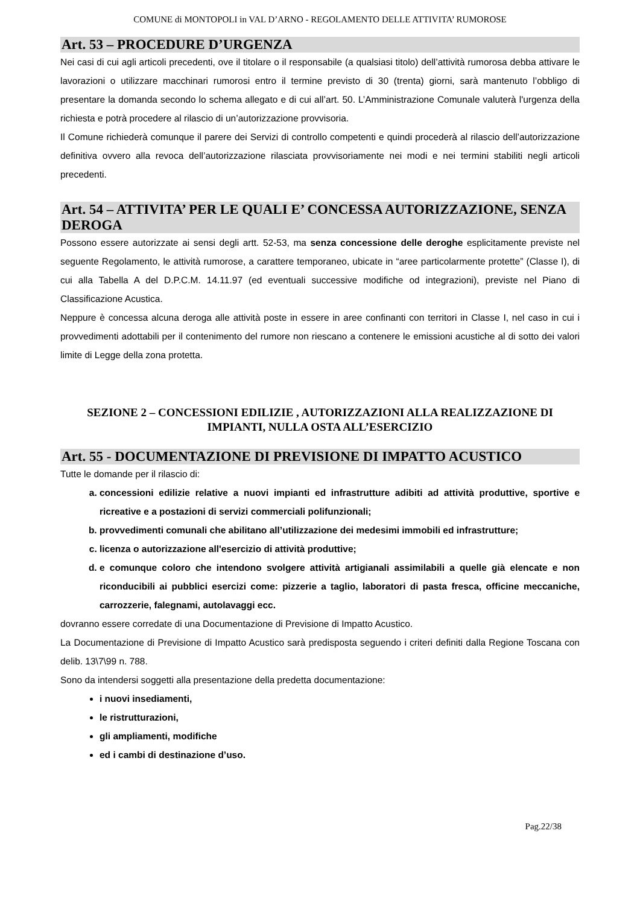COMUNE di MONTOPOLI in VAL D’ARNO - REGOLAMENTO DELLE ATTIVITA’ RUMOROSE
Art. 53 – PROCEDURE D’URGENZA
Nei casi di cui agli articoli precedenti, ove il titolare o il responsabile (a qualsiasi titolo) dell’attività rumorosa debba attivare le lavorazioni o utilizzare macchinari rumorosi entro il termine previsto di 30 (trenta) giorni, sarà mantenuto l’obbligo di presentare la domanda secondo lo schema allegato e di cui all’art. 50. L’Amministrazione Comunale valuterà l'urgenza della richiesta e potrà procedere al rilascio di un’autorizzazione provvisoria.
Il Comune richiederà comunque il parere dei Servizi di controllo competenti e quindi procederà al rilascio dell’autorizzazione definitiva ovvero alla revoca dell’autorizzazione rilasciata provvisoriamente nei modi e nei termini stabiliti negli articoli precedenti.
Art. 54 – ATTIVITA’ PER LE QUALI E’ CONCESSA AUTORIZZAZIONE, SENZA DEROGA
Possono essere autorizzate ai sensi degli artt. 52-53, ma senza concessione delle deroghe esplicitamente previste nel seguente Regolamento, le attività rumorose, a carattere temporaneo, ubicate in “aree particolarmente protette” (Classe I), di cui alla Tabella A del D.P.C.M. 14.11.97 (ed eventuali successive modifiche od integrazioni), previste nel Piano di Classificazione Acustica.
Neppure è concessa alcuna deroga alle attività poste in essere in aree confinanti con territori in Classe I, nel caso in cui i provvedimenti adottabili per il contenimento del rumore non riescano a contenere le emissioni acustiche al di sotto dei valori limite di Legge della zona protetta.
SEZIONE 2 – CONCESSIONI EDILIZIE , AUTORIZZAZIONI ALLA REALIZZAZIONE DI IMPIANTI, NULLA OSTA ALL’ESERCIZIO
Art. 55 - DOCUMENTAZIONE DI PREVISIONE DI IMPATTO ACUSTICO
Tutte le domande per il rilascio di:
a. concessioni edilizie relative a nuovi impianti ed infrastrutture adibiti ad attività produttive, sportive e ricreative e a postazioni di servizi commerciali polifunzionali;
b. provvedimenti comunali che abilitano all’utilizzazione dei medesimi immobili ed infrastrutture;
c. licenza o autorizzazione all'esercizio di attività produttive;
d. e comunque coloro che intendono svolgere attività artigianali assimilabili a quelle già elencate e non riconducibili ai pubblici esercizi come: pizzerie a taglio, laboratori di pasta fresca, officine meccaniche, carrozzerie, falegnami, autolavaggi ecc.
dovranno essere corredate di una Documentazione di Previsione di Impatto Acustico.
La Documentazione di Previsione di Impatto Acustico sarà predisposta seguendo i criteri definiti dalla Regione Toscana con delib. 13\7\99 n. 788.
Sono da intendersi soggetti alla presentazione della predetta documentazione:
i nuovi insediamenti,
le ristrutturazioni,
gli ampliamenti, modifiche
ed i cambi di destinazione d’uso.
Pag.22/38